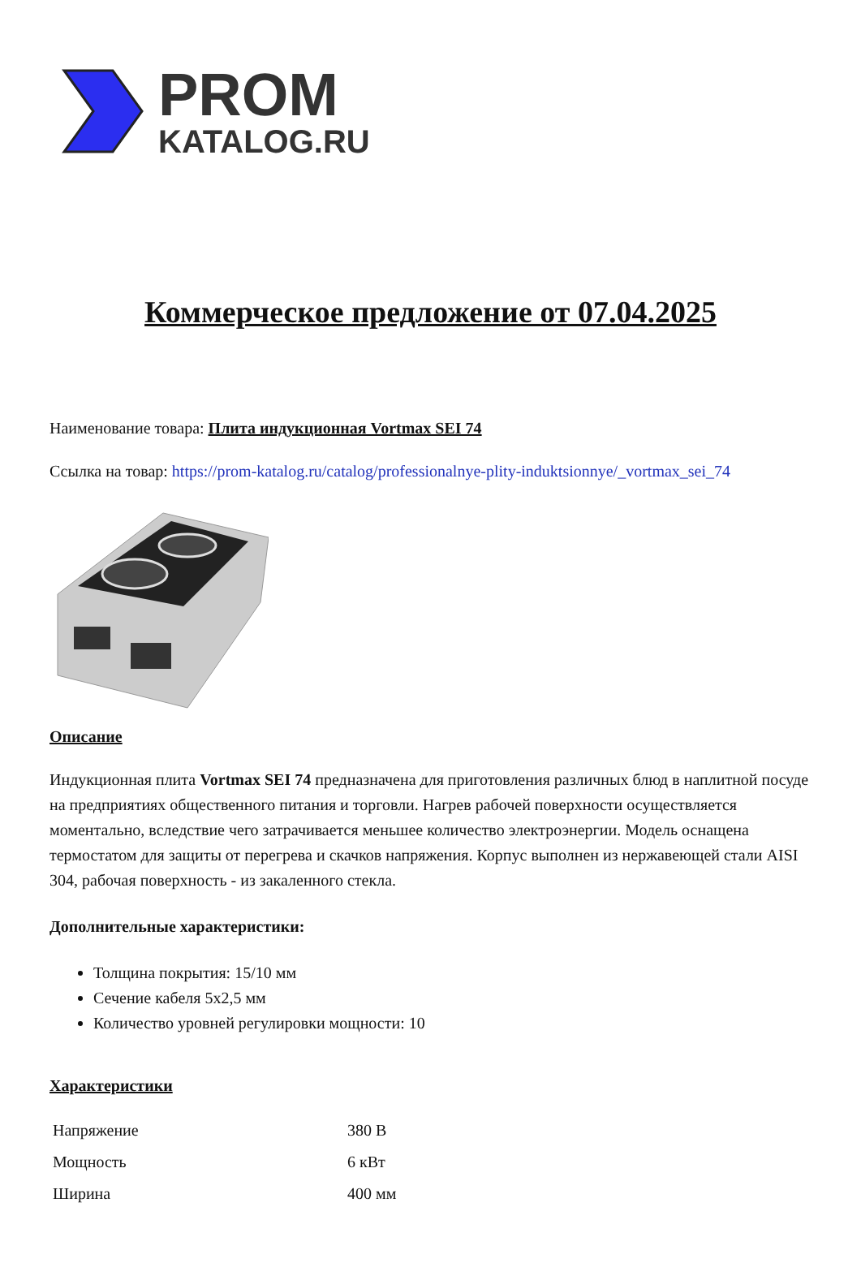PROM
KATALOG.RU
Коммерческое предложение от 07.04.2025
Наименование товара: Плита индукционная Vortmax SEI 74
Ссылка на товар: https://prom-katalog.ru/catalog/professionalnye-plity-induktsionnye/_vortmax_sei_74
Описание
Индукционная плита Vortmax SEI 74 предназначена для приготовления различных блюд в наплитной посуде на предприятиях общественного питания и торговли. Нагрев рабочей поверхности осуществляется моментально, вследствие чего затрачивается меньшее количество электроэнергии. Модель оснащена термостатом для защиты от перегрева и скачков напряжения. Корпус выполнен из нержавеющей стали AISI 304, рабочая поверхность - из закаленного стекла.
Дополнительные характеристики:
Толщина покрытия: 15/10 мм
Сечение кабеля 5x2,5 мм
Количество уровней регулировки мощности: 10
Характеристики
| Напряжение | 380 В |
| Мощность | 6 кВт |
| Ширина | 400 мм |